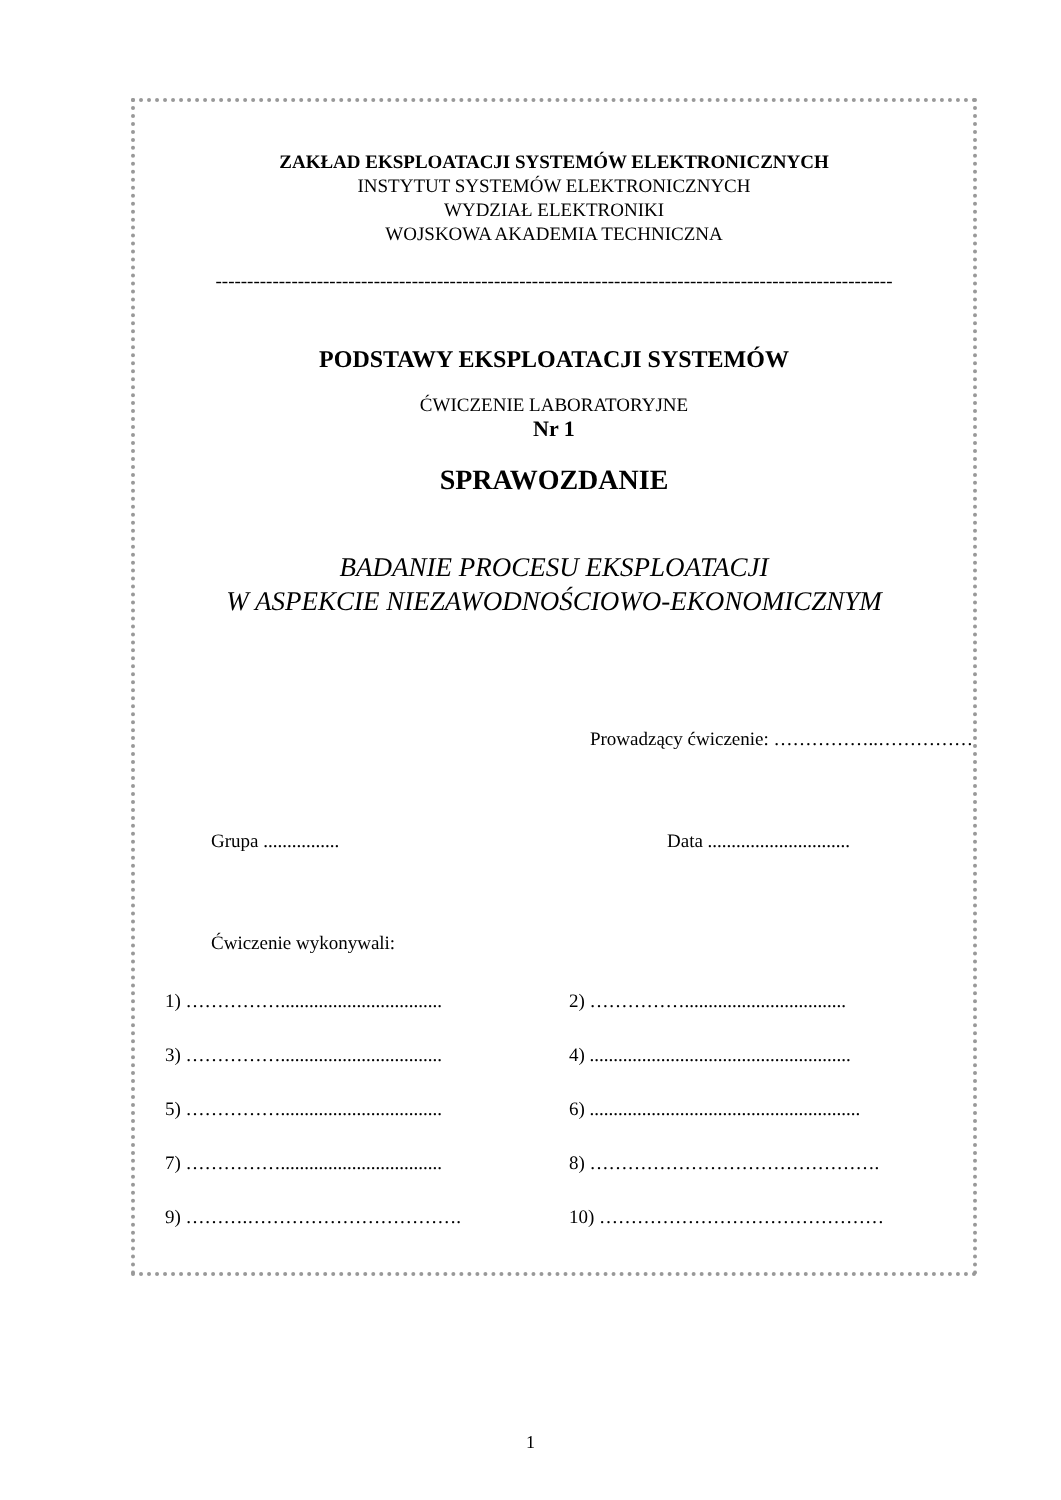ZAKŁAD EKSPLOATACJI SYSTEMÓW ELEKTRONICZNYCH
INSTYTUT SYSTEMÓW ELEKTRONICZNYCH
WYDZIAŁ ELEKTRONIKI
WOJSKOWA AKADEMIA TECHNICZNA
-----------------------------------------------------------------------------------------------------------
PODSTAWY EKSPLOATACJI SYSTEMÓW
ĆWICZENIE LABORATORYJNE
Nr 1
SPRAWOZDANIE
BADANIE PROCESU EKSPLOATACJI
W ASPEKCIE NIEZAWODNOŚCIOWO-EKONOMICZNYM
Prowadzący ćwiczenie: ……………..……………
Grupa ................ Data ..............................
Ćwiczenie wykonywali:
1) ……………..................................
2) ……………..................................
3) ……………..................................
4) .......................................................
5) ……………..................................
6) .........................................................
7) ……………..................................
8) ……………………………………….
9) ……….……………………………. 10) ………………………………………
1